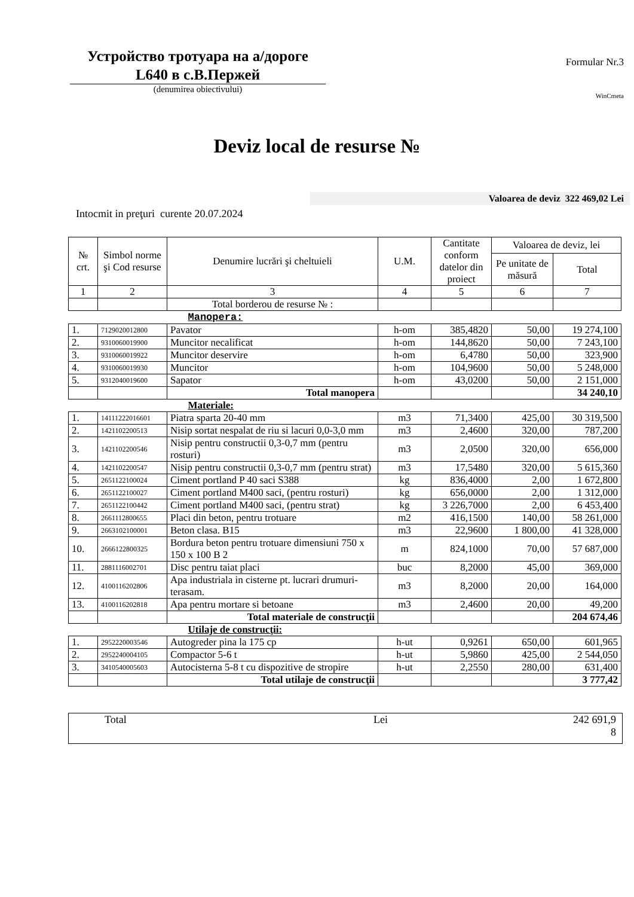Устройство тротуара на а/дороге L640 в с.В.Пержей
(denumirea obiectivului)
Formular Nr.3
WinCmeta
Deviz local de resurse №
Valoarea de deviz 322 469,02 Lei
Intocmit in preţuri curente 20.07.2024
| № crt. | Simbol norme şi Cod resurse | Denumire lucrări şi cheltuieli | U.M. | Cantitate conform datelor din proiect | Valoarea de deviz, lei | |
| --- | --- | --- | --- | --- | --- | --- |
| | | | | | Pe unitate de măsură | Total |
| 1 | 2 | 3 | 4 | 5 | 6 | 7 |
| | | Total borderou de resurse № : | | | | |
| Manopera: | | | | | | |
| 1. | 7129020012800 | Pavator | h-om | 385,4820 | 50,00 | 19 274,100 |
| 2. | 9310060019900 | Muncitor necalificat | h-om | 144,8620 | 50,00 | 7 243,100 |
| 3. | 9310060019922 | Muncitor deservire | h-om | 6,4780 | 50,00 | 323,900 |
| 4. | 9310060019930 | Muncitor | h-om | 104,9600 | 50,00 | 5 248,000 |
| 5. | 9312040019600 | Sapator | h-om | 43,0200 | 50,00 | 2 151,000 |
| | | Total manopera | | | | 34 240,10 |
| Materiale: | | | | | | |
| 1. | 14111222016601 | Piatra sparta 20-40 mm | m3 | 71,3400 | 425,00 | 30 319,500 |
| 2. | 1421102200513 | Nisip sortat nespalat de riu si lacuri 0,0-3,0 mm | m3 | 2,4600 | 320,00 | 787,200 |
| 3. | 1421102200546 | Nisip pentru constructii 0,3-0,7 mm (pentru rosturi) | m3 | 2,0500 | 320,00 | 656,000 |
| 4. | 1421102200547 | Nisip pentru constructii 0,3-0,7 mm (pentru strat) | m3 | 17,5480 | 320,00 | 5 615,360 |
| 5. | 2651122100024 | Ciment portland P 40 saci S388 | kg | 836,4000 | 2,00 | 1 672,800 |
| 6. | 2651122100027 | Ciment portland M400 saci, (pentru rosturi) | kg | 656,0000 | 2,00 | 1 312,000 |
| 7. | 2651122100442 | Ciment portland M400 saci, (pentru strat) | kg | 3 226,7000 | 2,00 | 6 453,400 |
| 8. | 2661112800655 | Placi din beton, pentru trotuare | m2 | 416,1500 | 140,00 | 58 261,000 |
| 9. | 2663102100001 | Beton clasa. B15 | m3 | 22,9600 | 1 800,00 | 41 328,000 |
| 10. | 2666122800325 | Bordura beton pentru trotuare dimensiuni 750 x 150 x 100 B 2 | m | 824,1000 | 70,00 | 57 687,000 |
| 11. | 2881116002701 | Disc pentru taiat placi | buc | 8,2000 | 45,00 | 369,000 |
| 12. | 4100116202806 | Apa industriala in cisterne pt. lucrari drumuri-terasam. | m3 | 8,2000 | 20,00 | 164,000 |
| 13. | 4100116202818 | Apa pentru mortare si betoane | m3 | 2,4600 | 20,00 | 49,200 |
| | | Total materiale de construcţii | | | | 204 674,46 |
| Utilaje de construcţii: | | | | | | |
| 1. | 2952220003546 | Autogreder pina la 175 cp | h-ut | 0,9261 | 650,00 | 601,965 |
| 2. | 2952240004105 | Compactor 5-6 t | h-ut | 5,9860 | 425,00 | 2 544,050 |
| 3. | 3410540005603 | Autocisterna 5-8 t cu dispozitive de stropire | h-ut | 2,2550 | 280,00 | 631,400 |
| | | Total utilaje de construcţii | | | | 3 777,42 |
Total Lei 242 691,9
8